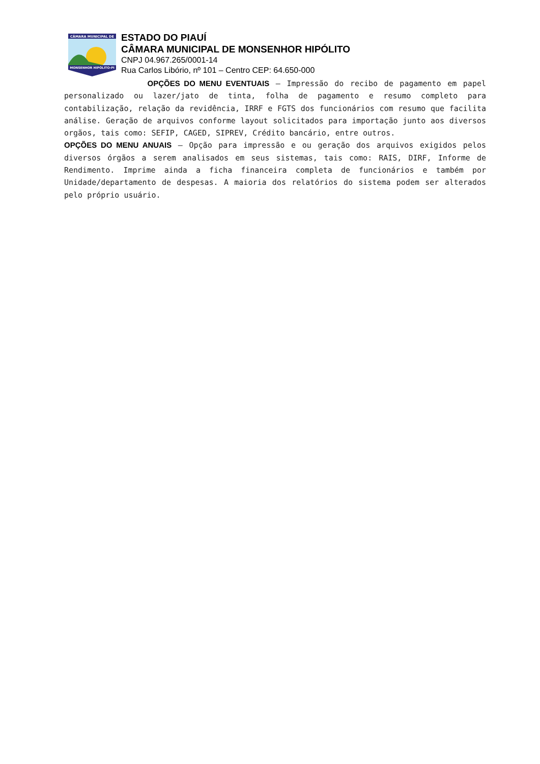CÂMARA MUNICIPAL DE
MONSENHOR HIPÓLITO-PI
ESTADO DO PIAUÍ
CÂMARA MUNICIPAL DE MONSENHOR HIPÓLITO
CNPJ 04.967.265/0001-14
Rua Carlos Libório, nº 101 – Centro CEP: 64.650-000
OPÇÕES DO MENU EVENTUAIS – Impressão do recibo de pagamento em papel personalizado ou lazer/jato de tinta, folha de pagamento e resumo completo para contabilização, relação da revidência, IRRF e FGTS dos funcionários com resumo que facilita análise. Geração de arquivos conforme layout solicitados para importação junto aos diversos orgãos, tais como: SEFIP, CAGED, SIPREV, Crédito bancário, entre outros.
OPÇÕES DO MENU ANUAIS – Opção para impressão e ou geração dos arquivos exigidos pelos diversos órgãos a serem analisados em seus sistemas, tais como: RAIS, DIRF, Informe de Rendimento. Imprime ainda a ficha financeira completa de funcionários e também por Unidade/departamento de despesas. A maioria dos relatórios do sistema podem ser alterados pelo próprio usuário.